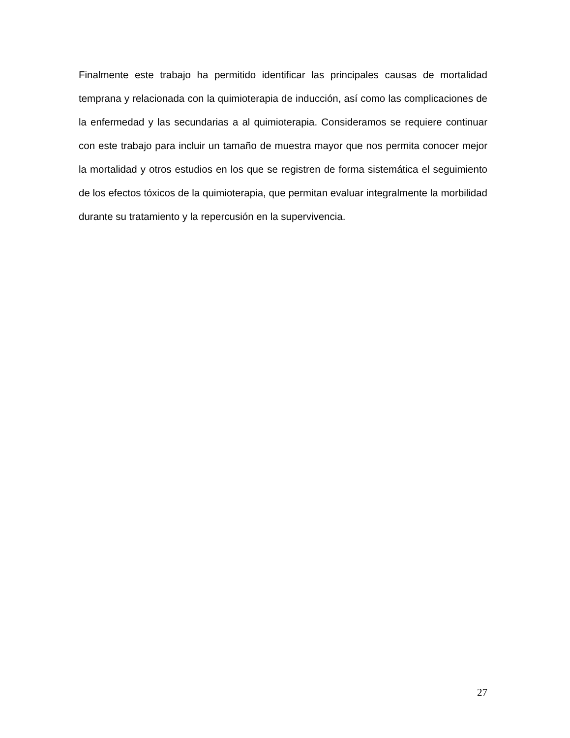Finalmente este trabajo ha permitido identificar las principales causas de mortalidad temprana y relacionada con la quimioterapia de inducción, así como las complicaciones de la enfermedad y las secundarias a al quimioterapia. Consideramos se requiere continuar con este trabajo para incluir un tamaño de muestra mayor que nos permita conocer mejor la mortalidad y otros estudios en los que se registren de forma sistemática el seguimiento de los efectos tóxicos de la quimioterapia, que permitan evaluar integralmente la morbilidad durante su tratamiento y la repercusión en la supervivencia.
27